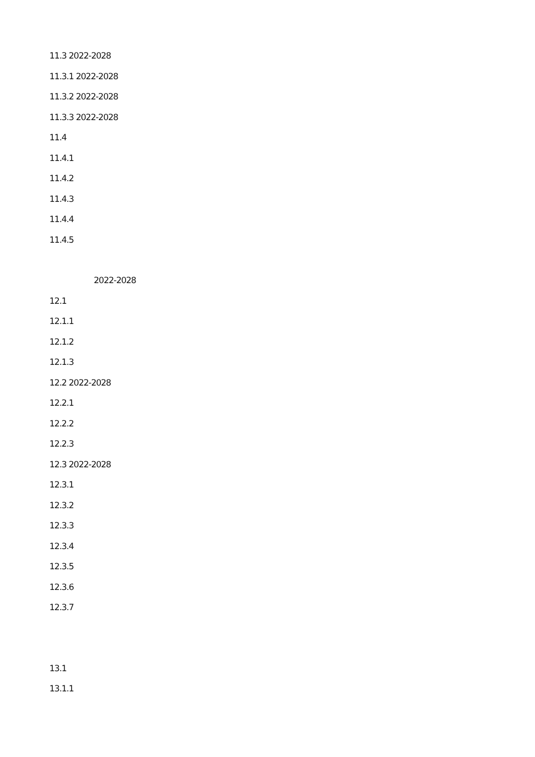11.3 2022-2028
11.3.1 2022-2028
11.3.2 2022-2028
11.3.3 2022-2028
11.4
11.4.1
11.4.2
11.4.3
11.4.4
11.4.5
2022-2028
12.1
12.1.1
12.1.2
12.1.3
12.2 2022-2028
12.2.1
12.2.2
12.2.3
12.3 2022-2028
12.3.1
12.3.2
12.3.3
12.3.4
12.3.5
12.3.6
12.3.7
13.1
13.1.1